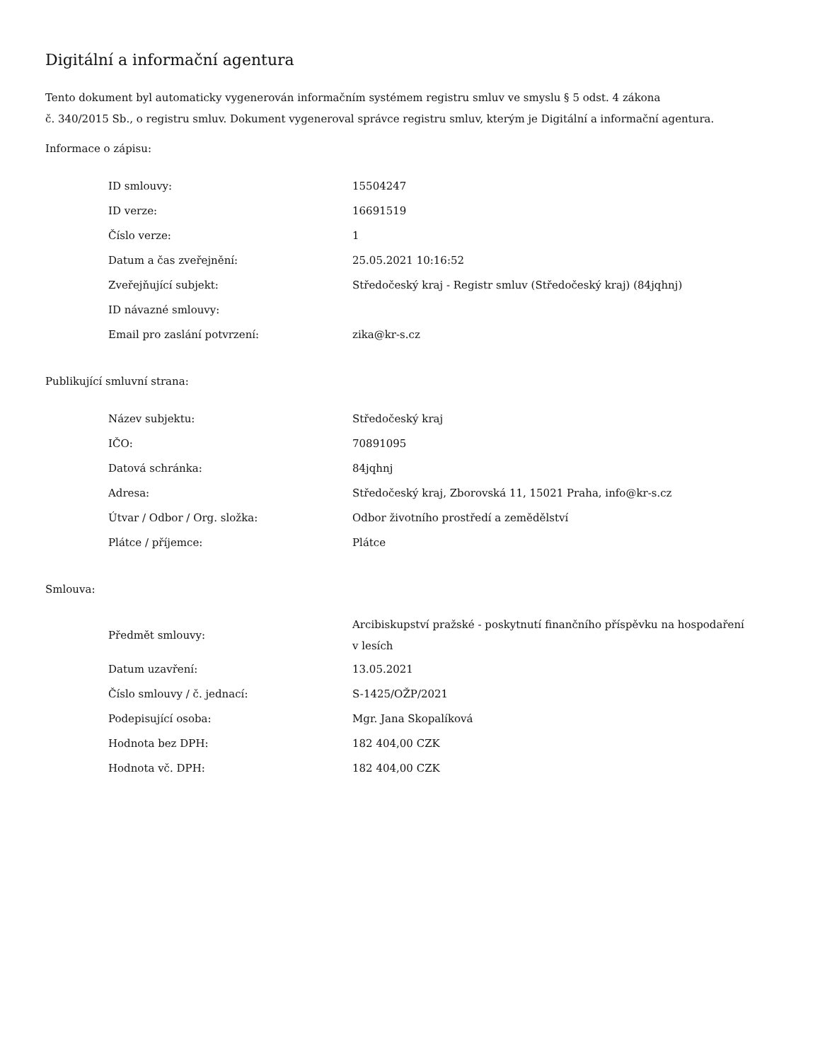Digitální a informační agentura
Tento dokument byl automaticky vygenerován informačním systémem registru smluv ve smyslu § 5 odst. 4 zákona
č. 340/2015 Sb., o registru smluv. Dokument vygeneroval správce registru smluv, kterým je Digitální a informační agentura.
Informace o zápisu:
| ID smlouvy: | 15504247 |
| ID verze: | 16691519 |
| Číslo verze: | 1 |
| Datum a čas zveřejnění: | 25.05.2021 10:16:52 |
| Zveřejňující subjekt: | Středočeský kraj - Registr smluv (Středočeský kraj) (84jqhnj) |
| ID návazné smlouvy: | |
| Email pro zaslání potvrzení: | zika@kr-s.cz |
Publikující smluvní strana:
| Název subjektu: | Středočeský kraj |
| IČO: | 70891095 |
| Datová schránka: | 84jqhnj |
| Adresa: | Středočeský kraj, Zborovská 11, 15021 Praha, info@kr-s.cz |
| Útvar / Odbor / Org. složka: | Odbor životního prostředí a zemědělství |
| Plátce / příjemce: | Plátce |
Smlouva:
| Předmět smlouvy: | Arcibiskupství pražské - poskytnutí finančního příspěvku na hospodaření v lesích |
| Datum uzavření: | 13.05.2021 |
| Číslo smlouvy / č. jednací: | S-1425/OŽP/2021 |
| Podepisující osoba: | Mgr. Jana Skopalíková |
| Hodnota bez DPH: | 182 404,00 CZK |
| Hodnota vč. DPH: | 182 404,00 CZK |